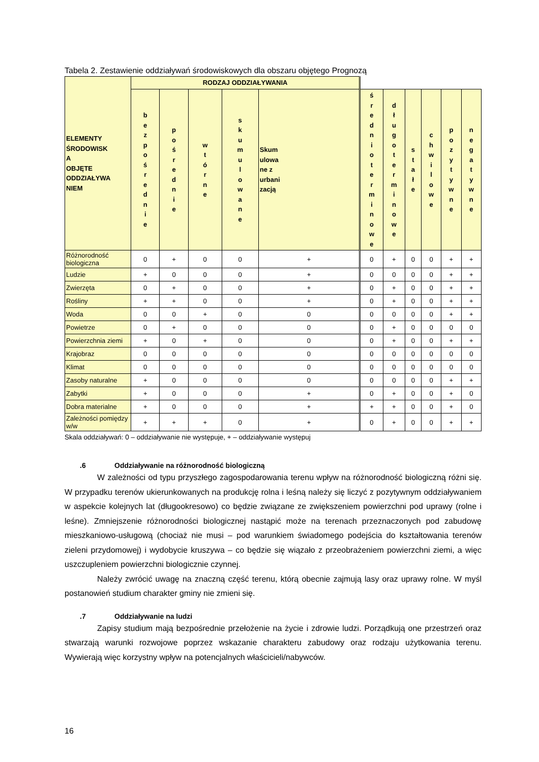Tabela 2. Zestawienie oddziaływań środowiskowych dla obszaru objętego Prognozą
| ELEMENTY ŚRODOWISK A OBJĘTE ODDZIAŁYWA NIEM | RODZAJ ODDZIAŁYWANIA | | | | | | | | | | |
| --- | --- | --- | --- | --- | --- | --- | --- | --- | --- | --- | --- |
| | b e z p o ś r e d n i e | p o ś r e d n i e | w t ó r n e | s k u m u l o w a n e | Skum ulowa ne z urbani zacją | ś r e d n i o t e r m i n o w e | d ł u g o t e r m i n o w e | s t a ł e | c h w i l o w e | p o z y t y w n e | n e g a t y w n e |
| Różnorodność biologiczna | 0 | + | 0 | 0 | + | 0 | + | 0 | 0 | + | + |
| Ludzie | + | 0 | 0 | 0 | + | 0 | 0 | 0 | 0 | + | + |
| Zwierzęta | 0 | + | 0 | 0 | + | 0 | + | 0 | 0 | + | + |
| Rośliny | + | + | 0 | 0 | + | 0 | + | 0 | 0 | + | + |
| Woda | 0 | 0 | + | 0 | 0 | 0 | 0 | 0 | 0 | + | + |
| Powietrze | 0 | + | 0 | 0 | 0 | 0 | + | 0 | 0 | 0 | 0 |
| Powierzchnia ziemi | + | 0 | + | 0 | 0 | 0 | + | 0 | 0 | + | + |
| Krajobraz | 0 | 0 | 0 | 0 | 0 | 0 | 0 | 0 | 0 | 0 | 0 |
| Klimat | 0 | 0 | 0 | 0 | 0 | 0 | 0 | 0 | 0 | 0 | 0 |
| Zasoby naturalne | + | 0 | 0 | 0 | 0 | 0 | 0 | 0 | 0 | + | + |
| Zabytki | + | 0 | 0 | 0 | + | 0 | + | 0 | 0 | + | 0 |
| Dobra materialne | + | 0 | 0 | 0 | + | + | + | 0 | 0 | + | 0 |
| Zależności pomiędzy w/w | + | + | + | 0 | + | 0 | + | 0 | 0 | + | + |
Skala oddziaływań: 0 – oddziaływanie nie występuje, + – oddziaływanie występuj
.6 Oddziaływanie na różnorodność biologiczną
W zależności od typu przyszłego zagospodarowania terenu wpływ na różnorodność biologiczną różni się. W przypadku terenów ukierunkowanych na produkcję rolna i leśną należy się liczyć z pozytywnym oddziaływaniem w aspekcie kolejnych lat (długookresowo) co będzie związane ze zwiększeniem powierzchni pod uprawy (rolne i leśne). Zmniejszenie różnorodności biologicznej nastąpić może na terenach przeznaczonych pod zabudowę mieszkaniowo-usługową (chociaż nie musi – pod warunkiem świadomego podejścia do kształtowania terenów zieleni przydomowej) i wydobycie kruszywa – co będzie się wiązało z przeobrażeniem powierzchni ziemi, a więc uszczupleniem powierzchni biologicznie czynnej.
Należy zwrócić uwagę na znaczną część terenu, którą obecnie zajmują lasy oraz uprawy rolne. W myśl postanowień studium charakter gminy nie zmieni się.
.7 Oddziaływanie na ludzi
Zapisy studium mają bezpośrednie przełożenie na życie i zdrowie ludzi. Porządkują one przestrzeń oraz stwarzają warunki rozwojowe poprzez wskazanie charakteru zabudowy oraz rodzaju użytkowania terenu. Wywierają więc korzystny wpływ na potencjalnych właścicieli/nabywców.
16